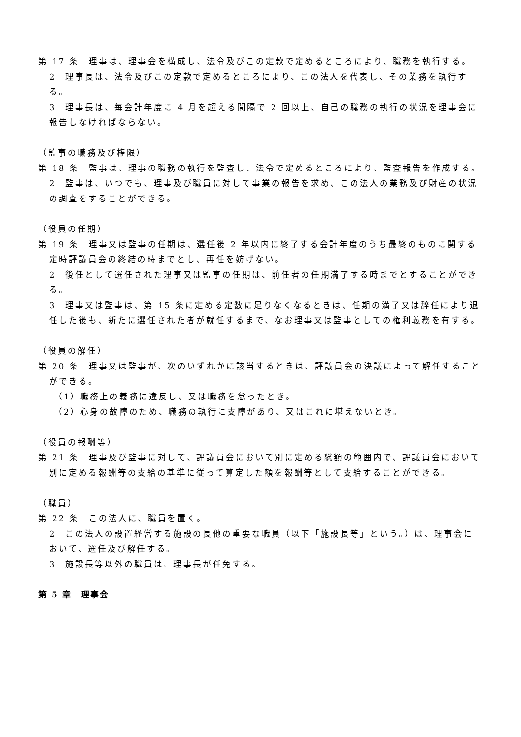第 17 条　理事は、理事会を構成し、法令及びこの定款で定めるところにより、職務を執行する。
2　理事長は、法令及びこの定款で定めるところにより、この法人を代表し、その業務を執行する。
3　理事長は、毎会計年度に 4 月を超える間隔で 2 回以上、自己の職務の執行の状況を理事会に報告しなければならない。
（監事の職務及び権限）
第 18 条　監事は、理事の職務の執行を監査し、法令で定めるところにより、監査報告を作成する。
2　監事は、いつでも、理事及び職員に対して事業の報告を求め、この法人の業務及び財産の状況の調査をすることができる。
（役員の任期）
第 19 条　理事又は監事の任期は、選任後 2 年以内に終了する会計年度のうち最終のものに関する定時評議員会の終結の時までとし、再任を妨げない。
2　後任として選任された理事又は監事の任期は、前任者の任期満了する時までとすることができる。
3　理事又は監事は、第 15 条に定める定数に足りなくなるときは、任期の満了又は辞任により退任した後も、新たに選任された者が就任するまで、なお理事又は監事としての権利義務を有する。
（役員の解任）
第 20 条　理事又は監事が、次のいずれかに該当するときは、評議員会の決議によって解任することができる。
（1）職務上の義務に違反し、又は職務を怠ったとき。
（2）心身の故障のため、職務の執行に支障があり、又はこれに堪えないとき。
（役員の報酬等）
第 21 条　理事及び監事に対して、評議員会において別に定める総額の範囲内で、評議員会において別に定める報酬等の支給の基準に従って算定した額を報酬等として支給することができる。
（職員）
第 22 条　この法人に、職員を置く。
2　この法人の設置経営する施設の長他の重要な職員（以下「施設長等」という。）は、理事会において、選任及び解任する。
3　施設長等以外の職員は、理事長が任免する。
第 5 章　理事会